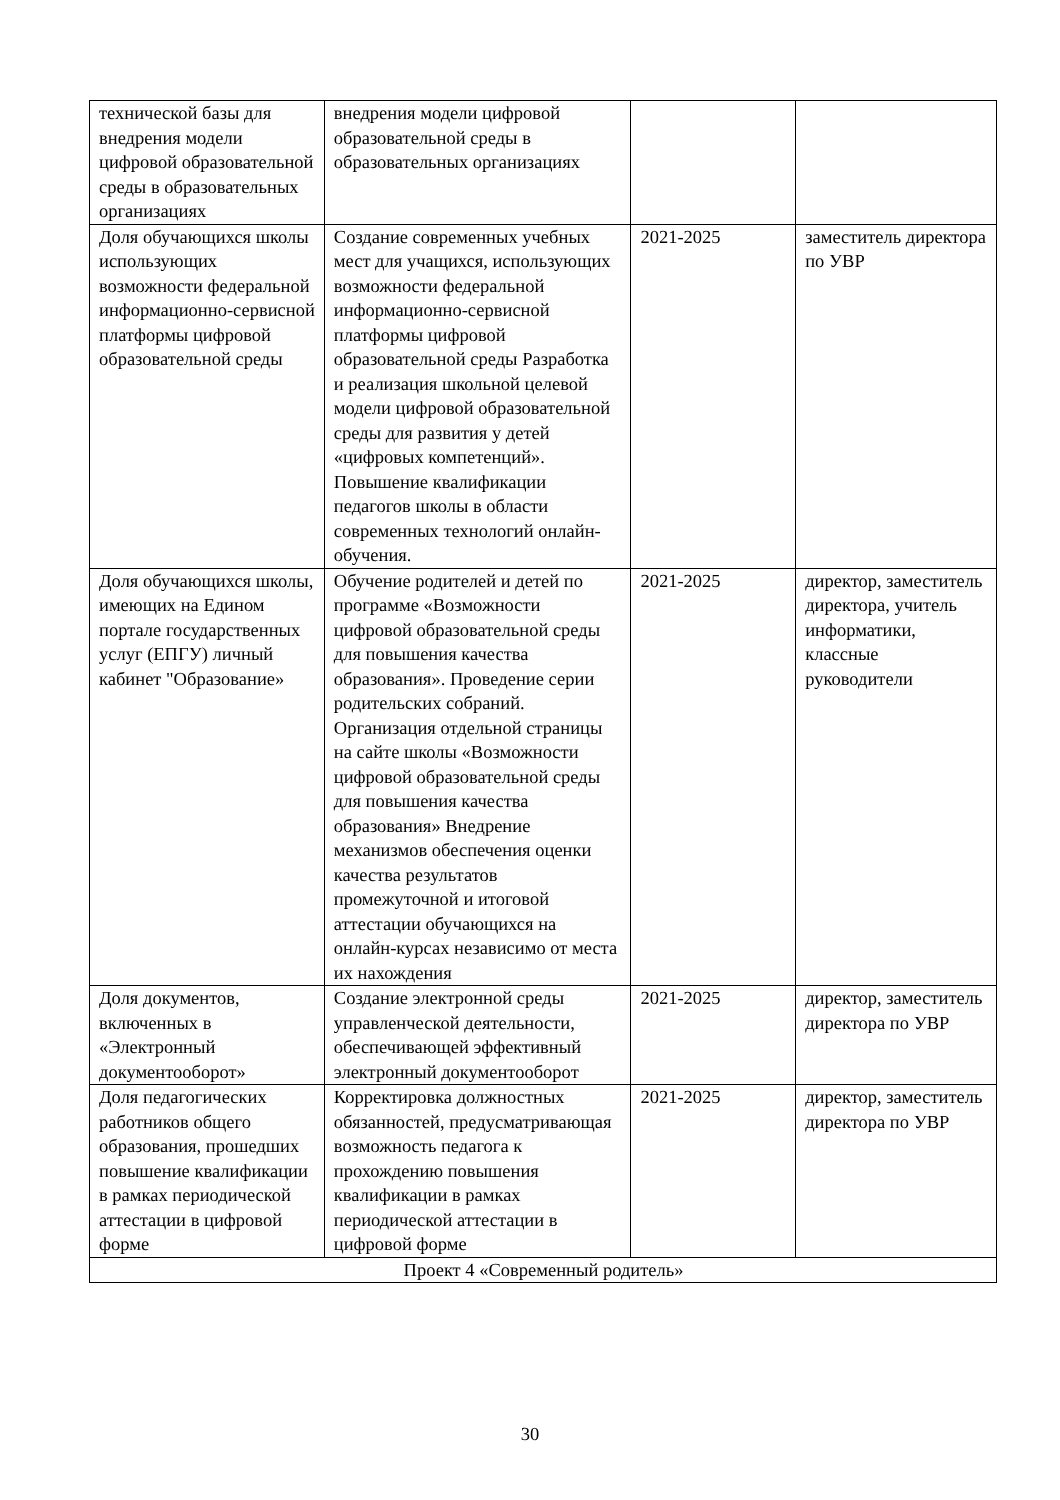| технической базы для внедрения модели цифровой образовательной среды в образовательных организациях | внедрения модели цифровой образовательной среды в образовательных организациях | | |
| Доля обучающихся школы использующих возможности федеральной информационно-сервисной платформы цифровой образовательной среды | Создание современных учебных мест для учащихся, использующих возможности федеральной информационно-сервисной платформы цифровой образовательной среды Разработка и реализация школьной целевой модели цифровой образовательной среды для развития у детей «цифровых компетенций». Повышение квалификации педагогов школы в области современных технологий онлайн- обучения. | 2021-2025 | заместитель директора по УВР |
| Доля обучающихся школы, имеющих на Едином портале государственных услуг (ЕПГУ) личный кабинет "Образование» | Обучение родителей и детей по программе «Возможности цифровой образовательной среды для повышения качества образования». Проведение серии родительских собраний. Организация отдельной страницы на сайте школы «Возможности цифровой образовательной среды для повышения качества образования» Внедрение механизмов обеспечения оценки качества результатов промежуточной и итоговой аттестации обучающихся на онлайн-курсах независимо от места их нахождения | 2021-2025 | директор, заместитель директора, учитель информатики, классные руководители |
| Доля документов, включенных в «Электронный документооборот» | Создание электронной среды управленческой деятельности, обеспечивающей эффективный электронный документооборот | 2021-2025 | директор, заместитель директора по УВР |
| Доля педагогических работников общего образования, прошедших повышение квалификации в рамках периодической аттестации в цифровой форме | Корректировка должностных обязанностей, предусматривающая возможность педагога к прохождению повышения квалификации в рамках периодической аттестации в цифровой форме | 2021-2025 | директор, заместитель директора по УВР |
| Проект 4 «Современный родитель» | | | |
30